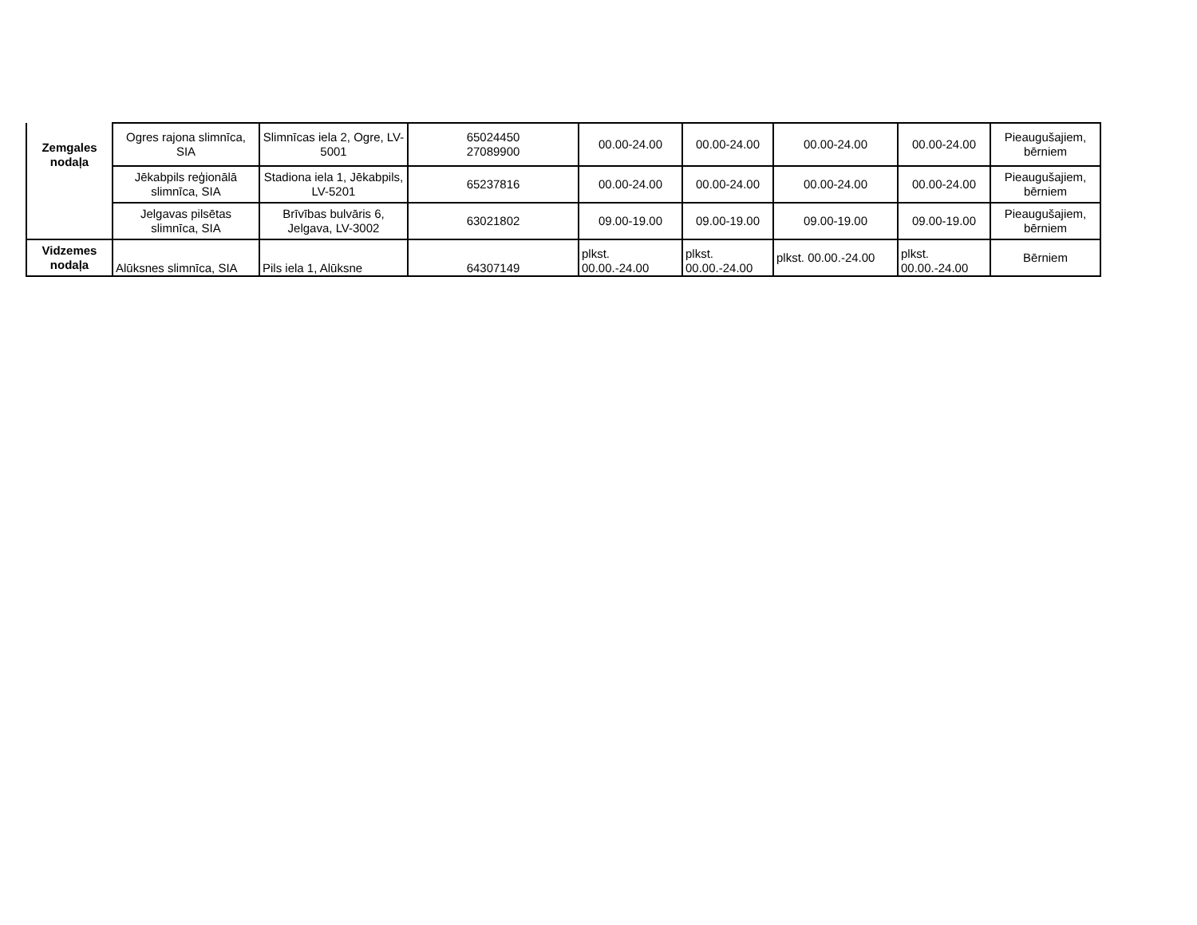| Zemgales nodaļa | Ogres rajona slimnīca, SIA | Slimnīcas iela 2, Ogre, LV-5001 | 65024450 27089900 | 00.00-24.00 | 00.00-24.00 | 00.00-24.00 | 00.00-24.00 | Pieaugušajiem, bērniem |
| | Jēkabpils reģionālā slimnīca, SIA | Stadiona iela 1, Jēkabpils, LV-5201 | 65237816 | 00.00-24.00 | 00.00-24.00 | 00.00-24.00 | 00.00-24.00 | Pieaugušajiem, bērniem |
| | Jelgavas pilsētas slimnīca, SIA | Brīvības bulvāris 6, Jelgava, LV-3002 | 63021802 | 09.00-19.00 | 09.00-19.00 | 09.00-19.00 | 09.00-19.00 | Pieaugušajiem, bērniem |
| Vidzemes nodaļa | Alūksnes slimnīca, SIA | Pils iela 1, Alūksne | 64307149 | plkst. 00.00.-24.00 | plkst. 00.00.-24.00 | plkst. 00.00.-24.00 | plkst. 00.00.-24.00 | Bērniem |